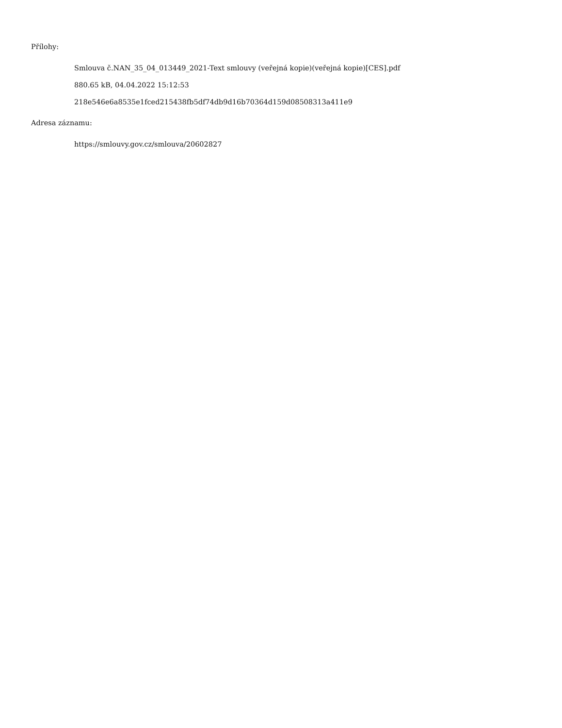Přílohy:
Smlouva č.NAN_35_04_013449_2021-Text smlouvy (veřejná kopie)(veřejná kopie)[CES].pdf
880.65 kB, 04.04.2022 15:12:53
218e546e6a8535e1fced215438fb5df74db9d16b70364d159d08508313a411e9
Adresa záznamu:
https://smlouvy.gov.cz/smlouva/20602827